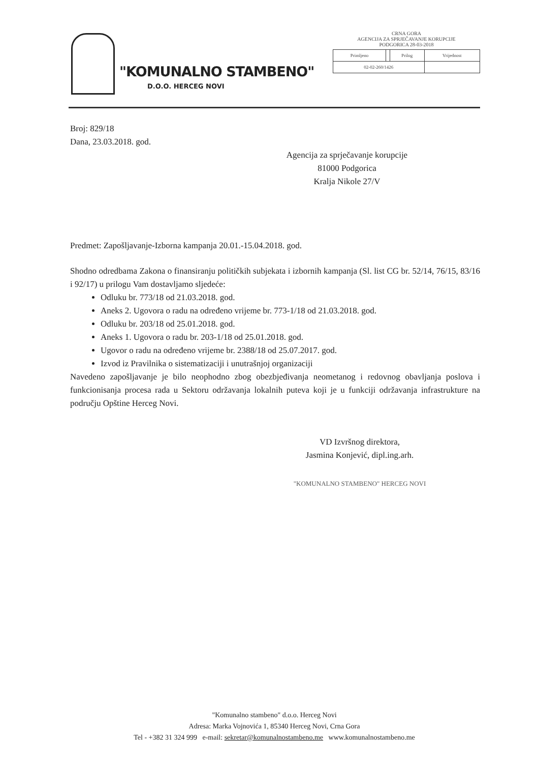"KOMUNALNO STAMBENO"
D.O.O. HERCEG NOVI
CRNA GORA
AGENCIJA ZA SPRJEČAVANJE KORUPCIJE
PODGORICA 28-03-2018
| Primljeno | | Prilog | Vrijednost |
| 02-02-260/1426 | | | |
Broj: 829/18
Dana, 23.03.2018. god.
Agencija za sprječavanje korupcije
81000 Podgorica
Kralja Nikole 27/V
Predmet: Zapošljavanje-Izborna kampanja 20.01.-15.04.2018. god.
Shodno odredbama Zakona o finansiranju političkih subjekata i izbornih kampanja (Sl. list CG br. 52/14, 76/15, 83/16 i 92/17) u prilogu Vam dostavljamo sljedeće:
Odluku br. 773/18 od 21.03.2018. god.
Aneks 2. Ugovora o radu na određeno vrijeme br. 773-1/18 od 21.03.2018. god.
Odluku br. 203/18 od 25.01.2018. god.
Aneks 1. Ugovora o radu br. 203-1/18 od 25.01.2018. god.
Ugovor o radu na određeno vrijeme br. 2388/18 od 25.07.2017. god.
Izvod iz Pravilnika o sistematizaciji i unutrašnjoj organizaciji
Navedeno zapošljavanje je bilo neophodno zbog obezbjeđivanja neometanog i redovnog obavljanja poslova i funkcionisanja procesa rada u Sektoru održavanja lokalnih puteva koji je u funkciji održavanja infrastrukture na području Opštine Herceg Novi.
VD Izvršnog direktora,
Jasmina Konjević, dipl.ing.arh.
"KOMUNALNO STAMBENO" HERCEG NOVI
"Komunalno stambeno" d.o.o. Herceg Novi
Adresa: Marka Vojnovića 1, 85340 Herceg Novi, Crna Gora
Tel - +382 31 324 999 e-mail: sekretar@komunalnostambeno.me www.komunalnostambeno.me